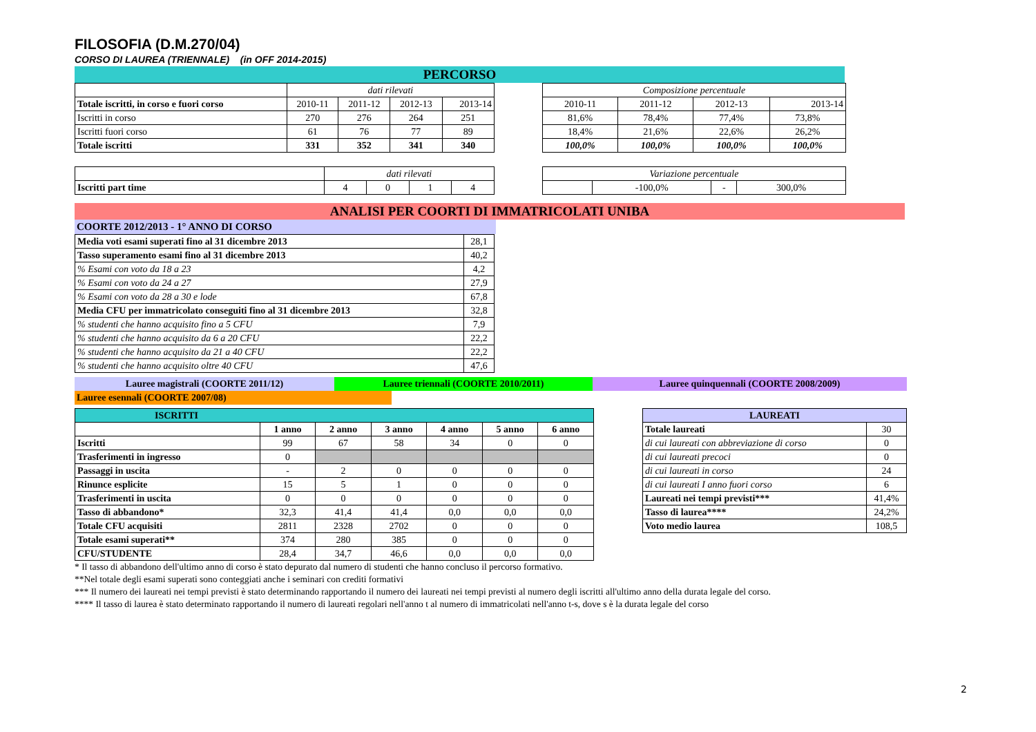FILOSOFIA (D.M.270/04)
CORSO DI LAUREA (TRIENNALE) (in OFF 2014-2015)
PERCORSO
| | dati rilevati | | | |
| Totale iscritti, in corso e fuori corso | 2010-11 | 2011-12 | 2012-13 | 2013-14 |
| Iscritti in corso | 270 | 276 | 264 | 251 |
| Iscritti fuori corso | 61 | 76 | 77 | 89 |
| Totale iscritti | 331 | 352 | 341 | 340 |
| Composizione percentuale | | | |
| 2010-11 | 2011-12 | 2012-13 | 2013-14 |
| 81,6% | 78,4% | 77,4% | 73,8% |
| 18,4% | 21,6% | 22,6% | 26,2% |
| 100,0% | 100,0% | 100,0% | 100,0% |
| | dati rilevati | | | |
| Iscritti part time | 4 | 0 | 1 | 4 |
| Variazione percentuale | | | |
| | -100,0% | - | 300,0% |
ANALISI PER COORTI DI IMMATRICOLATI UNIBA
COORTE 2012/2013 - 1° ANNO DI CORSO
| Media voti esami superati fino al 31 dicembre 2013 | 28,1 |
| Tasso superamento esami fino al 31 dicembre 2013 | 40,2 |
| % Esami con voto da 18 a 23 | 4,2 |
| % Esami con voto da 24 a 27 | 27,9 |
| % Esami con voto da 28 a 30 e lode | 67,8 |
| Media CFU per immatricolato conseguiti fino al 31 dicembre 2013 | 32,8 |
| % studenti che hanno acquisito fino a 5 CFU | 7,9 |
| % studenti che hanno acquisito da 6 a 20 CFU | 22,2 |
| % studenti che hanno acquisito da 21 a 40 CFU | 22,2 |
| % studenti che hanno acquisito oltre 40 CFU | 47,6 |
Lauree magistrali (COORTE 2011/12) Lauree triennali (COORTE 2010/2011) Lauree quinquennali (COORTE 2008/2009)
Lauree esennali (COORTE 2007/08)
| ISCRITTI | | | | | | |
| --- | --- | --- | --- | --- | --- | --- |
| | 1 anno | 2 anno | 3 anno | 4 anno | 5 anno | 6 anno |
| Iscritti | 99 | 67 | 58 | 34 | 0 | 0 |
| Trasferimenti in ingresso | 0 | | | | | |
| Passaggi in uscita | - | 2 | 0 | 0 | 0 | 0 |
| Rinunce esplicite | 15 | 5 | 1 | 0 | 0 | 0 |
| Trasferimenti in uscita | 0 | 0 | 0 | 0 | 0 | 0 |
| Tasso di abbandono* | 32,3 | 41,4 | 41,4 | 0,0 | 0,0 | 0,0 |
| Totale CFU acquisiti | 2811 | 2328 | 2702 | 0 | 0 | 0 |
| Totale esami superati** | 374 | 280 | 385 | 0 | 0 | 0 |
| CFU/STUDENTE | 28,4 | 34,7 | 46,6 | 0,0 | 0,0 | 0,0 |
| LAUREATI | |
| --- | --- |
| Totale laureati | 30 |
| di cui laureati con abbreviazione di corso | 0 |
| di cui laureati precoci | 0 |
| di cui laureati in corso | 24 |
| di cui laureati I anno fuori corso | 6 |
| Laureati nei tempi previsti*** | 41,4% |
| Tasso di laurea**** | 24,2% |
| Voto medio laurea | 108,5 |
* Il tasso di abbandono dell'ultimo anno di corso è stato depurato dal numero di studenti che hanno concluso il percorso formativo.
**Nel totale degli esami superati sono conteggiati anche i seminari con crediti formativi
*** Il numero dei laureati nei tempi previsti è stato determinando rapportando il numero dei laureati nei tempi previsti al numero degli iscritti all'ultimo anno della durata legale del corso.
**** Il tasso di laurea è stato determinato rapportando il numero di laureati regolari nell'anno t al numero di immatricolati nell'anno t-s, dove s è la durata legale del corso
2